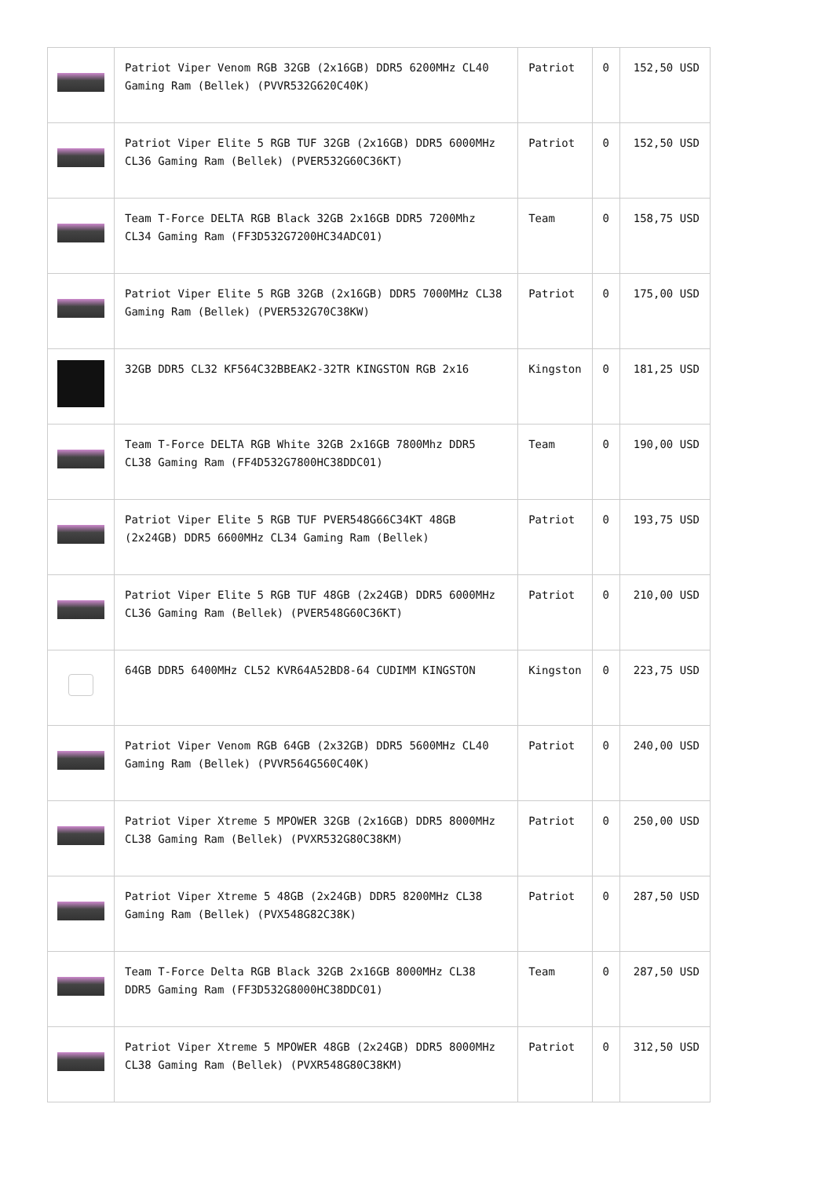| | Patriot Viper Venom RGB 32GB (2x16GB) DDR5 6200MHz CL40 Gaming Ram (Bellek) (PVVR532G620C40K) | Patriot | 0 | 152,50 USD |
| | Patriot Viper Elite 5 RGB TUF 32GB (2x16GB) DDR5 6000MHz CL36 Gaming Ram (Bellek) (PVER532G60C36KT) | Patriot | 0 | 152,50 USD |
| | Team T-Force DELTA RGB Black 32GB 2x16GB DDR5 7200Mhz CL34 Gaming Ram (FF3D532G7200HC34ADC01) | Team | 0 | 158,75 USD |
| | Patriot Viper Elite 5 RGB 32GB (2x16GB) DDR5 7000MHz CL38 Gaming Ram (Bellek) (PVER532G70C38KW) | Patriot | 0 | 175,00 USD |
| | 32GB DDR5 CL32 KF564C32BBEAK2-32TR KINGSTON RGB 2x16 | Kingston | 0 | 181,25 USD |
| | Team T-Force DELTA RGB White 32GB 2x16GB 7800Mhz DDR5 CL38 Gaming Ram (FF4D532G7800HC38DDC01) | Team | 0 | 190,00 USD |
| | Patriot Viper Elite 5 RGB TUF PVER548G66C34KT 48GB (2x24GB) DDR5 6600MHz CL34 Gaming Ram (Bellek) | Patriot | 0 | 193,75 USD |
| | Patriot Viper Elite 5 RGB TUF 48GB (2x24GB) DDR5 6000MHz CL36 Gaming Ram (Bellek) (PVER548G60C36KT) | Patriot | 0 | 210,00 USD |
| | 64GB DDR5 6400MHz CL52 KVR64A52BD8-64 CUDIMM KINGSTON | Kingston | 0 | 223,75 USD |
| | Patriot Viper Venom RGB 64GB (2x32GB) DDR5 5600MHz CL40 Gaming Ram (Bellek) (PVVR564G560C40K) | Patriot | 0 | 240,00 USD |
| | Patriot Viper Xtreme 5 MPOWER 32GB (2x16GB) DDR5 8000MHz CL38 Gaming Ram (Bellek) (PVXR532G80C38KM) | Patriot | 0 | 250,00 USD |
| | Patriot Viper Xtreme 5 48GB (2x24GB) DDR5 8200MHz CL38 Gaming Ram (Bellek) (PVX548G82C38K) | Patriot | 0 | 287,50 USD |
| | Team T-Force Delta RGB Black 32GB 2x16GB 8000MHz CL38 DDR5 Gaming Ram (FF3D532G8000HC38DDC01) | Team | 0 | 287,50 USD |
| | Patriot Viper Xtreme 5 MPOWER 48GB (2x24GB) DDR5 8000MHz CL38 Gaming Ram (Bellek) (PVXR548G80C38KM) | Patriot | 0 | 312,50 USD |